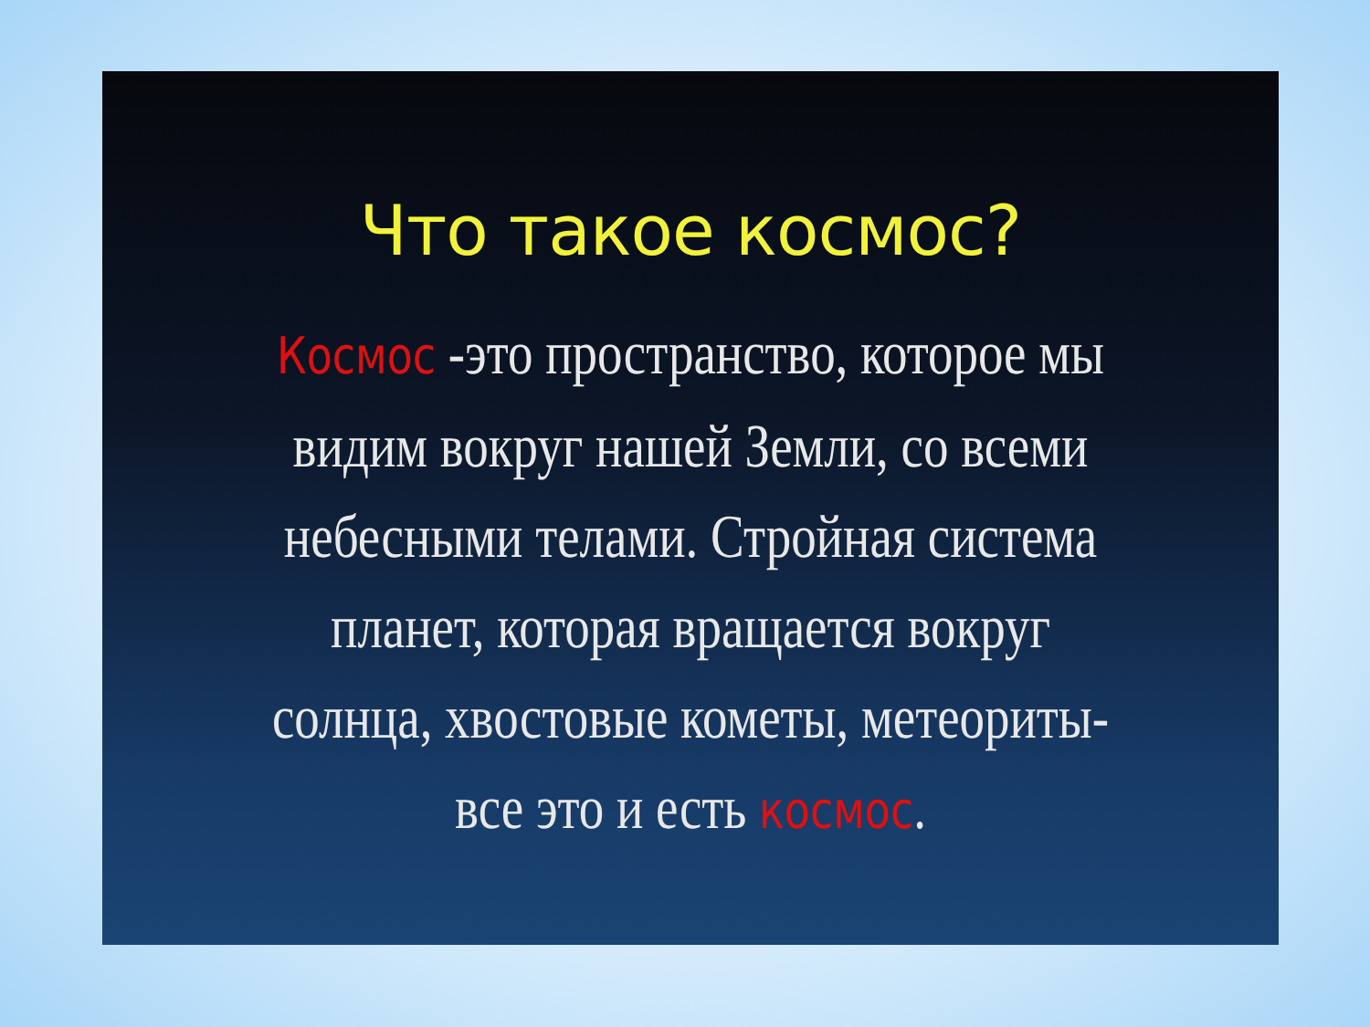Что такое космос?
Космос -это пространство, которое мы видим вокруг нашей Земли, со всеми небесными телами. Стройная система планет, которая вращается вокруг солнца, хвостовые кометы, метеориты- все это и есть космос.